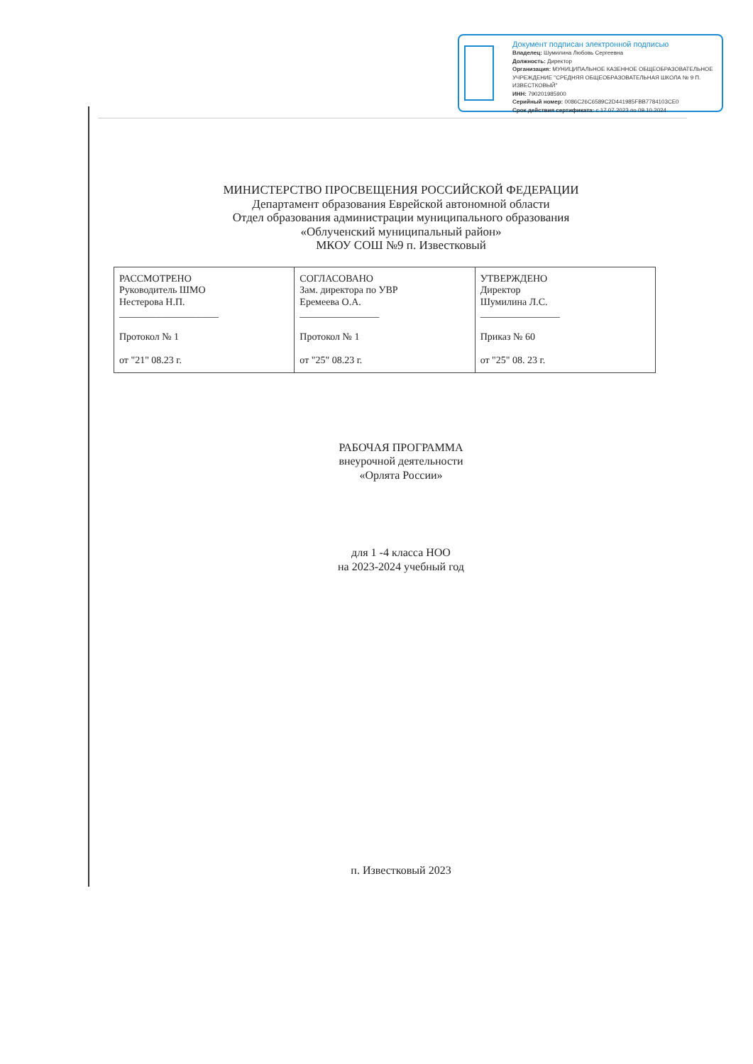Документ подписан электронной подписью
Владелец: Шумилина Любовь Сергеевна
Должность: Директор
Организация: МУНИЦИПАЛЬНОЕ КАЗЕННОЕ ОБЩЕОБРАЗОВАТЕЛЬНОЕ УЧРЕЖДЕНИЕ "СРЕДНЯЯ ОБЩЕОБРАЗОВАТЕЛЬНАЯ ШКОЛА № 9 П. ИЗВЕСТКОВЫЙ"
ИНН: 790201985900
Серийный номер: 0086C26C6589C2D441985FBB7784103CE0
Срок действия сертификата: с 17.07.2023 по 09.10.2024
МИНИСТЕРСТВО ПРОСВЕЩЕНИЯ РОССИЙСКОЙ ФЕДЕРАЦИИ
Департамент образования Еврейской автономной области
Отдел образования администрации муниципального образования
«Облученский муниципальный район»
МКОУ СОШ №9 п. Известковый
| РАССМОТРЕНО Руководитель ШМО Нестерова Н.П. ____________________ Протокол № 1 от "21" 08.23 г. | СОГЛАСОВАНО Зам. директора по УВР Еремеева О.А. ________________ Протокол № 1 от "25" 08.23 г. | УТВЕРЖДЕНО Директор Шумилина Л.С. ________________ Приказ № 60 от "25" 08. 23 г. |
РАБОЧАЯ ПРОГРАММА
внеурочной деятельности
«Орлята России»
для 1 -4 класса НОО
на 2023-2024 учебный год
п. Известковый 2023